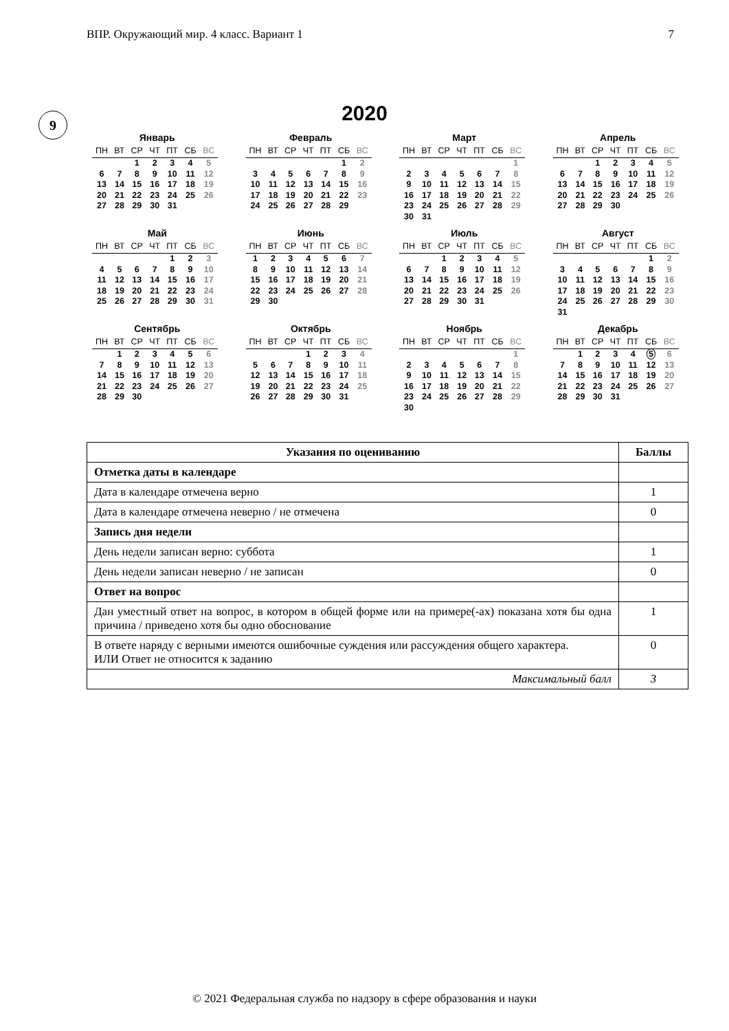ВПР. Окружающий мир. 4 класс. Вариант 1 7
9
2020
Январь
| ПН | ВТ | СР | ЧТ | ПТ | СБ | ВС |
| --- | --- | --- | --- | --- | --- | --- |
| | | 1 | 2 | 3 | 4 | 5 |
| 6 | 7 | 8 | 9 | 10 | 11 | 12 |
| 13 | 14 | 15 | 16 | 17 | 18 | 19 |
| 20 | 21 | 22 | 23 | 24 | 25 | 26 |
| 27 | 28 | 29 | 30 | 31 | | |
Февраль
| ПН | ВТ | СР | ЧТ | ПТ | СБ | ВС |
| --- | --- | --- | --- | --- | --- | --- |
| | | | | | 1 | 2 |
| 3 | 4 | 5 | 6 | 7 | 8 | 9 |
| 10 | 11 | 12 | 13 | 14 | 15 | 16 |
| 17 | 18 | 19 | 20 | 21 | 22 | 23 |
| 24 | 25 | 26 | 27 | 28 | 29 | |
Март
| ПН | ВТ | СР | ЧТ | ПТ | СБ | ВС |
| --- | --- | --- | --- | --- | --- | --- |
| | | | | | | 1 |
| 2 | 3 | 4 | 5 | 6 | 7 | 8 |
| 9 | 10 | 11 | 12 | 13 | 14 | 15 |
| 16 | 17 | 18 | 19 | 20 | 21 | 22 |
| 23 | 24 | 25 | 26 | 27 | 28 | 29 |
| 30 | 31 | | | | | |
Апрель
| ПН | ВТ | СР | ЧТ | ПТ | СБ | ВС |
| --- | --- | --- | --- | --- | --- | --- |
| | | 1 | 2 | 3 | 4 | 5 |
| 6 | 7 | 8 | 9 | 10 | 11 | 12 |
| 13 | 14 | 15 | 16 | 17 | 18 | 19 |
| 20 | 21 | 22 | 23 | 24 | 25 | 26 |
| 27 | 28 | 29 | 30 | | | |
Май
| ПН | ВТ | СР | ЧТ | ПТ | СБ | ВС |
| --- | --- | --- | --- | --- | --- | --- |
| | | | | 1 | 2 | 3 |
| 4 | 5 | 6 | 7 | 8 | 9 | 10 |
| 11 | 12 | 13 | 14 | 15 | 16 | 17 |
| 18 | 19 | 20 | 21 | 22 | 23 | 24 |
| 25 | 26 | 27 | 28 | 29 | 30 | 31 |
Июнь
| ПН | ВТ | СР | ЧТ | ПТ | СБ | ВС |
| --- | --- | --- | --- | --- | --- | --- |
| 1 | 2 | 3 | 4 | 5 | 6 | 7 |
| 8 | 9 | 10 | 11 | 12 | 13 | 14 |
| 15 | 16 | 17 | 18 | 19 | 20 | 21 |
| 22 | 23 | 24 | 25 | 26 | 27 | 28 |
| 29 | 30 | | | | | |
Июль
| ПН | ВТ | СР | ЧТ | ПТ | СБ | ВС |
| --- | --- | --- | --- | --- | --- | --- |
| | | 1 | 2 | 3 | 4 | 5 |
| 6 | 7 | 8 | 9 | 10 | 11 | 12 |
| 13 | 14 | 15 | 16 | 17 | 18 | 19 |
| 20 | 21 | 22 | 23 | 24 | 25 | 26 |
| 27 | 28 | 29 | 30 | 31 | | |
Август
| ПН | ВТ | СР | ЧТ | ПТ | СБ | ВС |
| --- | --- | --- | --- | --- | --- | --- |
| | | | | | 1 | 2 |
| 3 | 4 | 5 | 6 | 7 | 8 | 9 |
| 10 | 11 | 12 | 13 | 14 | 15 | 16 |
| 17 | 18 | 19 | 20 | 21 | 22 | 23 |
| 24 | 25 | 26 | 27 | 28 | 29 | 30 |
| 31 | | | | | | |
Сентябрь
| ПН | ВТ | СР | ЧТ | ПТ | СБ | ВС |
| --- | --- | --- | --- | --- | --- | --- |
| | 1 | 2 | 3 | 4 | 5 | 6 |
| 7 | 8 | 9 | 10 | 11 | 12 | 13 |
| 14 | 15 | 16 | 17 | 18 | 19 | 20 |
| 21 | 22 | 23 | 24 | 25 | 26 | 27 |
| 28 | 29 | 30 | | | | |
Октябрь
| ПН | ВТ | СР | ЧТ | ПТ | СБ | ВС |
| --- | --- | --- | --- | --- | --- | --- |
| | | | 1 | 2 | 3 | 4 |
| 5 | 6 | 7 | 8 | 9 | 10 | 11 |
| 12 | 13 | 14 | 15 | 16 | 17 | 18 |
| 19 | 20 | 21 | 22 | 23 | 24 | 25 |
| 26 | 27 | 28 | 29 | 30 | 31 | |
Ноябрь
| ПН | ВТ | СР | ЧТ | ПТ | СБ | ВС |
| --- | --- | --- | --- | --- | --- | --- |
| | | | | | | 1 |
| 2 | 3 | 4 | 5 | 6 | 7 | 8 |
| 9 | 10 | 11 | 12 | 13 | 14 | 15 |
| 16 | 17 | 18 | 19 | 20 | 21 | 22 |
| 23 | 24 | 25 | 26 | 27 | 28 | 29 |
| 30 | | | | | | |
Декабрь
| ПН | ВТ | СР | ЧТ | ПТ | СБ | ВС |
| --- | --- | --- | --- | --- | --- | --- |
| | 1 | 2 | 3 | 4 | 5 | 6 |
| 7 | 8 | 9 | 10 | 11 | 12 | 13 |
| 14 | 15 | 16 | 17 | 18 | 19 | 20 |
| 21 | 22 | 23 | 24 | 25 | 26 | 27 |
| 28 | 29 | 30 | 31 | | | |
| Указания по оцениванию | Баллы |
| --- | --- |
| Отметка даты в календаре | |
| Дата в календаре отмечена верно | 1 |
| Дата в календаре отмечена неверно / не отмечена | 0 |
| Запись дня недели | |
| День недели записан верно: суббота | 1 |
| День недели записан неверно / не записан | 0 |
| Ответ на вопрос | |
| Дан уместный ответ на вопрос, в котором в общей форме или на примере(-ах) показана хотя бы одна причина / приведено хотя бы одно обоснование | 1 |
| В ответе наряду с верными имеются ошибочные суждения или рассуждения общего характера. ИЛИ Ответ не относится к заданию | 0 |
| Максимальный балл | 3 |
© 2021 Федеральная служба по надзору в сфере образования и науки